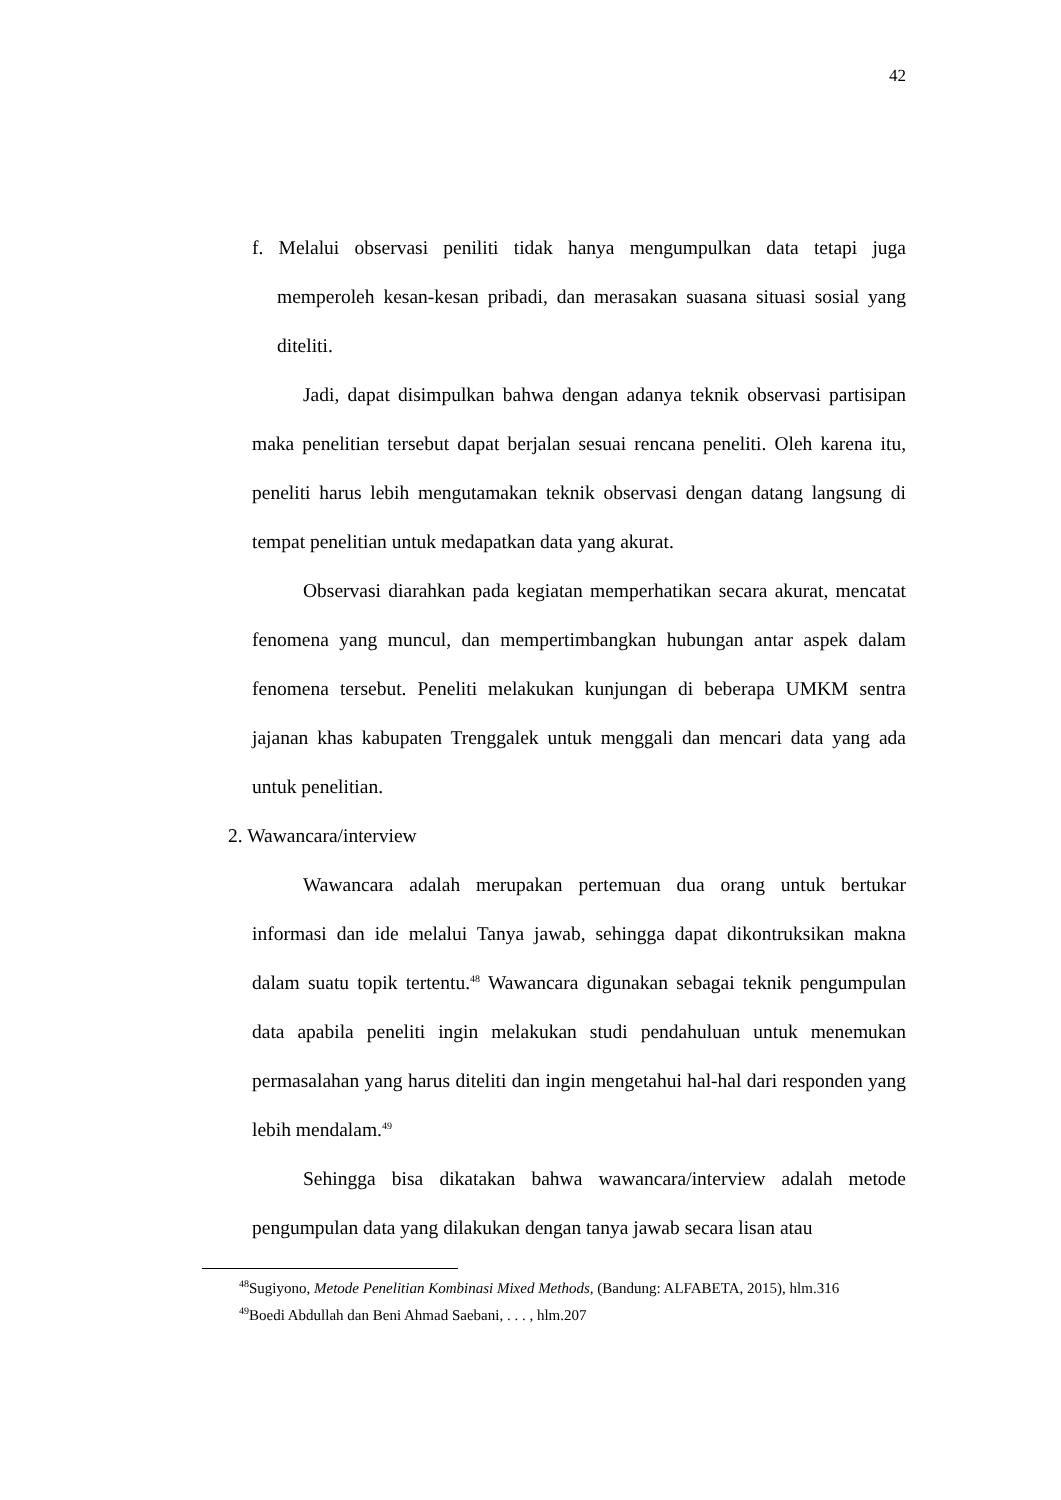42
f. Melalui observasi peniliti tidak hanya mengumpulkan data tetapi juga memperoleh kesan-kesan pribadi, dan merasakan suasana situasi sosial yang diteliti.
Jadi, dapat disimpulkan bahwa dengan adanya teknik observasi partisipan maka penelitian tersebut dapat berjalan sesuai rencana peneliti. Oleh karena itu, peneliti harus lebih mengutamakan teknik observasi dengan datang langsung di tempat penelitian untuk medapatkan data yang akurat.
Observasi diarahkan pada kegiatan memperhatikan secara akurat, mencatat fenomena yang muncul, dan mempertimbangkan hubungan antar aspek dalam fenomena tersebut. Peneliti melakukan kunjungan di beberapa UMKM sentra jajanan khas kabupaten Trenggalek untuk menggali dan mencari data yang ada untuk penelitian.
2. Wawancara/interview
Wawancara adalah merupakan pertemuan dua orang untuk bertukar informasi dan ide melalui Tanya jawab, sehingga dapat dikontruksikan makna dalam suatu topik tertentu.<sup>48</sup> Wawancara digunakan sebagai teknik pengumpulan data apabila peneliti ingin melakukan studi pendahuluan untuk menemukan permasalahan yang harus diteliti dan ingin mengetahui hal-hal dari responden yang lebih mendalam.<sup>49</sup>
Sehingga bisa dikatakan bahwa wawancara/interview adalah metode pengumpulan data yang dilakukan dengan tanya jawab secara lisan atau
<sup>48</sup> Sugiyono, Metode Penelitian Kombinasi Mixed Methods, (Bandung: ALFABETA, 2015), hlm.316
<sup>49</sup> Boedi Abdullah dan Beni Ahmad Saebani, . . . , hlm.207